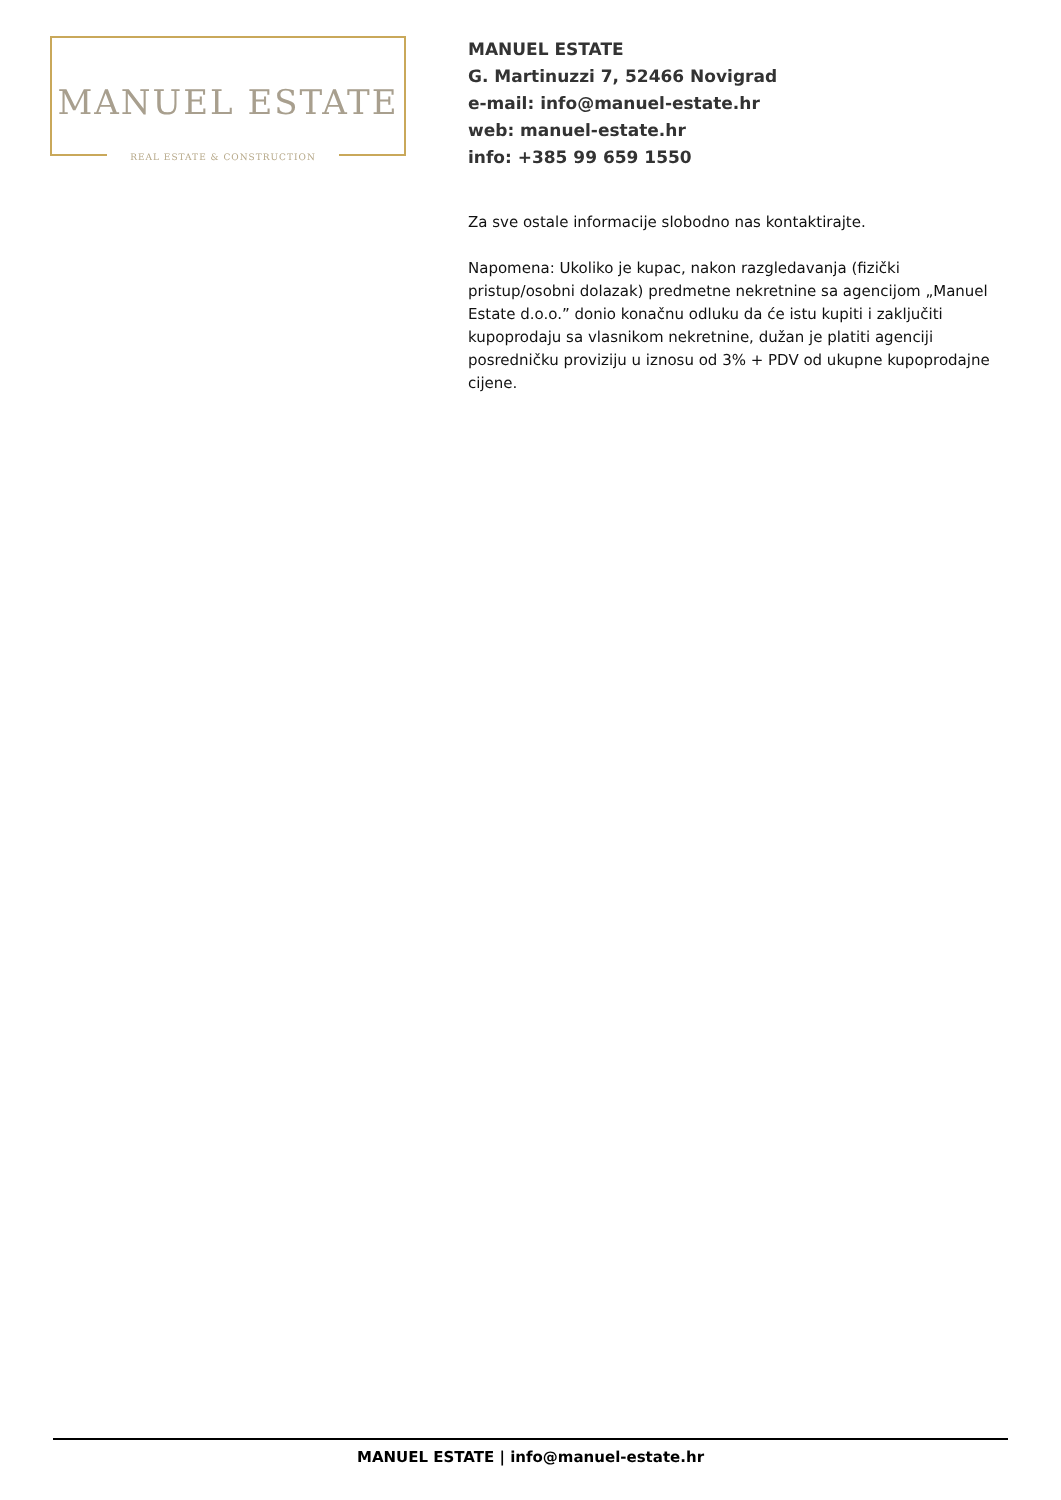MANUEL ESTATE
REAL ESTATE & CONSTRUCTION
MANUEL ESTATE
G. Martinuzzi 7, 52466 Novigrad
e-mail: info@manuel-estate.hr
web: manuel-estate.hr
info: +385 99 659 1550
Za sve ostale informacije slobodno nas kontaktirajte.
Napomena: Ukoliko je kupac, nakon razgledavanja (fizički pristup/osobni dolazak) predmetne nekretnine sa agencijom „Manuel Estate d.o.o.” donio konačnu odluku da će istu kupiti i zaključiti kupoprodaju sa vlasnikom nekretnine, dužan je platiti agenciji posredničku proviziju u iznosu od 3% + PDV od ukupne kupoprodajne cijene.
MANUEL ESTATE | info@manuel-estate.hr